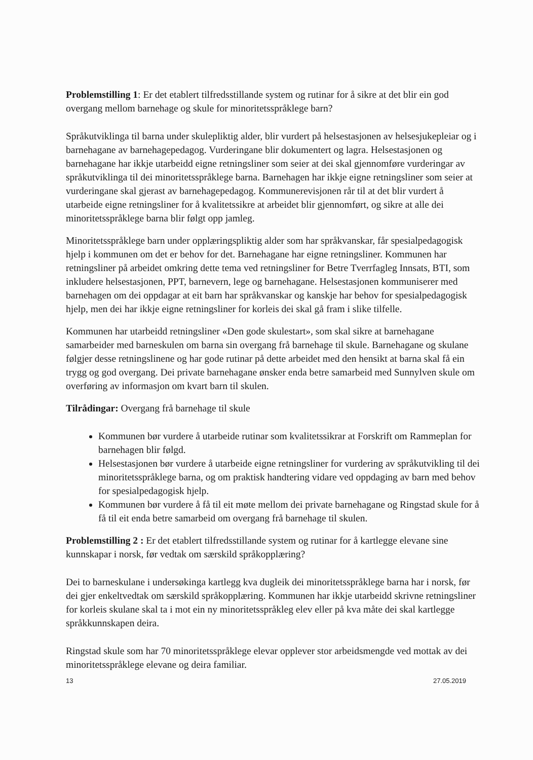Problemstilling 1: Er det etablert tilfredsstillande system og rutinar for å sikre at det blir ein god overgang mellom barnehage og skule for minoritetsspråklege barn?
Språkutviklinga til barna under skulepliktig alder, blir vurdert på helsestasjonen av helsesjukepleiar og i barnehagane av barnehagepedagog. Vurderingane blir dokumentert og lagra. Helsestasjonen og barnehagane har ikkje utarbeidd eigne retningsliner som seier at dei skal gjennomføre vurderingar av språkutviklinga til dei minoritetsspråklege barna. Barnehagen har ikkje eigne retningsliner som seier at vurderingane skal gjerast av barnehagepedagog. Kommunerevisjonen rår til at det blir vurdert å utarbeide eigne retningsliner for å kvalitetssikre at arbeidet blir gjennomført, og sikre at alle dei minoritetsspråklege barna blir følgt opp jamleg.
Minoritetsspråklege barn under opplæringspliktig alder som har språkvanskar, får spesialpedagogisk hjelp i kommunen om det er behov for det. Barnehagane har eigne retningsliner. Kommunen har retningsliner på arbeidet omkring dette tema ved retningsliner for Betre Tverrfagleg Innsats, BTI, som inkludere helsestasjonen, PPT, barnevern, lege og barnehagane. Helsestasjonen kommuniserer med barnehagen om dei oppdagar at eit barn har språkvanskar og kanskje har behov for spesialpedagogisk hjelp, men dei har ikkje eigne retningsliner for korleis dei skal gå fram i slike tilfelle.
Kommunen har utarbeidd retningsliner «Den gode skulestart», som skal sikre at barnehagane samarbeider med barneskulen om barna sin overgang frå barnehage til skule. Barnehagane og skulane følgjer desse retningslinene og har gode rutinar på dette arbeidet med den hensikt at barna skal få ein trygg og god overgang. Dei private barnehagane ønsker enda betre samarbeid med Sunnylven skule om overføring av informasjon om kvart barn til skulen.
Tilrådingar: Overgang frå barnehage til skule
Kommunen bør vurdere å utarbeide rutinar som kvalitetssikrar at Forskrift om Rammeplan for barnehagen blir følgd.
Helsestasjonen bør vurdere å utarbeide eigne retningsliner for vurdering av språkutvikling til dei minoritetsspråklege barna, og om praktisk handtering vidare ved oppdaging av barn med behov for spesialpedagogisk hjelp.
Kommunen bør vurdere å få til eit møte mellom dei private barnehagane og Ringstad skule for å få til eit enda betre samarbeid om overgang frå barnehage til skulen.
Problemstilling 2 : Er det etablert tilfredsstillande system og rutinar for å kartlegge elevane sine kunnskapar i norsk, før vedtak om særskild språkopplæring?
Dei to barneskulane i undersøkinga kartlegg kva dugleik dei minoritetsspråklege barna har i norsk, før dei gjer enkeltvedtak om særskild språkopplæring. Kommunen har ikkje utarbeidd skrivne retningsliner for korleis skulane skal ta i mot ein ny minoritetsspråkleg elev eller på kva måte dei skal kartlegge språkkunnskapen deira.
Ringstad skule som har 70 minoritetsspråklege elevar opplever stor arbeidsmengde ved mottak av dei minoritetsspråklege elevane og deira familiar.
13 27.05.2019